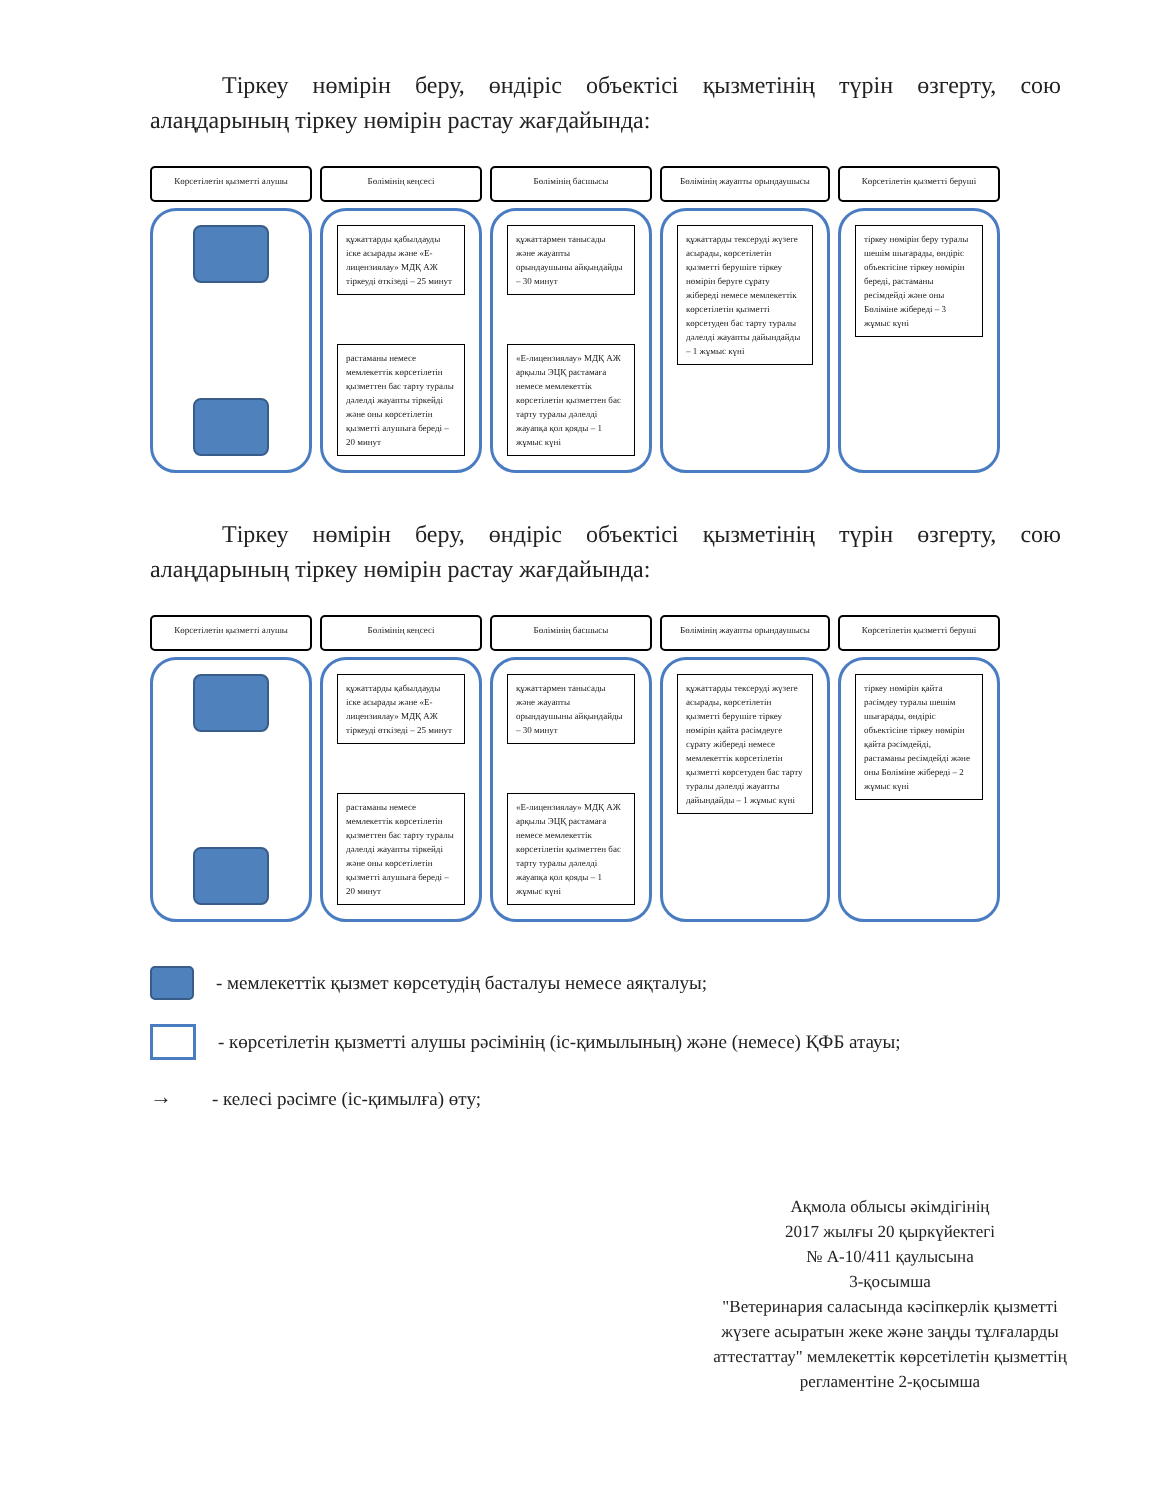Тіркеу нөмірін беру, өндіріс объектісі қызметінің түрін өзгерту, сою алаңдарының тіркеу нөмірін растау жағдайында:
Көрсетілетін қызметті алушы
Бөлімінің кеңсесі
құжаттарды қабылдауды іске асырады және «Е-лицензиялау» МДҚ АЖ тіркеуді өткізеді – 25 минут
растаманы немесе мемлекеттік көрсетілетін қызметтен бас тарту туралы дәлелді жауапты тіркейді және оны көрсетілетін қызметті алушыға береді – 20 минут
Бөлімінің басшысы
құжаттармен танысады және жауапты орындаушыны айқындайды – 30 минут
«Е-лицензиялау» МДҚ АЖ арқылы ЭЦҚ растамаға немесе мемлекеттік көрсетілетін қызметтен бас тарту туралы дәлелді жауапқа қол қояды – 1 жұмыс күні
Бөлімінің жауапты орындаушысы
құжаттарды тексеруді жүзеге асырады, көрсетілетін қызметті берушіге тіркеу нөмірін беруге сұрату жібереді немесе мемлекеттік көрсетілетін қызметті көрсетуден бас тарту туралы дәлелді жауапты дайындайды – 1 жұмыс күні
Көрсетілетін қызметті беруші
тіркеу нөмірін беру туралы шешім шығарады, өндіріс объектісіне тіркеу нөмірін береді, растаманы ресімдейді және оны Бөліміне жібереді – 3 жұмыс күні
Тіркеу нөмірін беру, өндіріс объектісі қызметінің түрін өзгерту, сою алаңдарының тіркеу нөмірін растау жағдайында:
Көрсетілетін қызметті алушы
Бөлімінің кеңсесі
құжаттарды қабылдауды іске асырады және «Е-лицензиялау» МДҚ АЖ тіркеуді өткізеді – 25 минут
растаманы немесе мемлекеттік көрсетілетін қызметтен бас тарту туралы дәлелді жауапты тіркейді және оны көрсетілетін қызметті алушыға береді – 20 минут
Бөлімінің басшысы
құжаттармен танысады және жауапты орындаушыны айқындайды – 30 минут
«Е-лицензиялау» МДҚ АЖ арқылы ЭЦҚ растамаға немесе мемлекеттік көрсетілетін қызметтен бас тарту туралы дәлелді жауапқа қол қояды – 1 жұмыс күні
Бөлімінің жауапты орындаушысы
құжаттарды тексеруді жүзеге асырады, көрсетілетін қызметті берушіге тіркеу нөмірін қайта рәсімдеуге сұрату жібереді немесе мемлекеттік көрсетілетін қызметті көрсетуден бас тарту туралы дәлелді жауапты дайындайды – 1 жұмыс күні
Көрсетілетін қызметті беруші
тіркеу нөмірін қайта рәсімдеу туралы шешім шығарады, өндіріс объектісіне тіркеу нөмірін қайта рәсімдейді, растаманы ресімдейді және оны Бөліміне жібереді – 2 жұмыс күні
- мемлекеттік қызмет көрсетудің басталуы немесе аяқталуы;
- көрсетілетін қызметті алушы рәсімінің (іс-қимылының) және (немесе) ҚФБ атауы;
→
- келесі рәсімге (іс-қимылға) өту;
Ақмола облысы әкімдігінің
2017 жылғы 20 қыркүйектегі
№ А-10/411 қаулысына
3-қосымша
"Ветеринария саласында кәсіпкерлік қызметті жүзеге асыратын жеке және заңды тұлғаларды аттестаттау" мемлекеттік көрсетілетін қызметтің регламентіне 2-қосымша